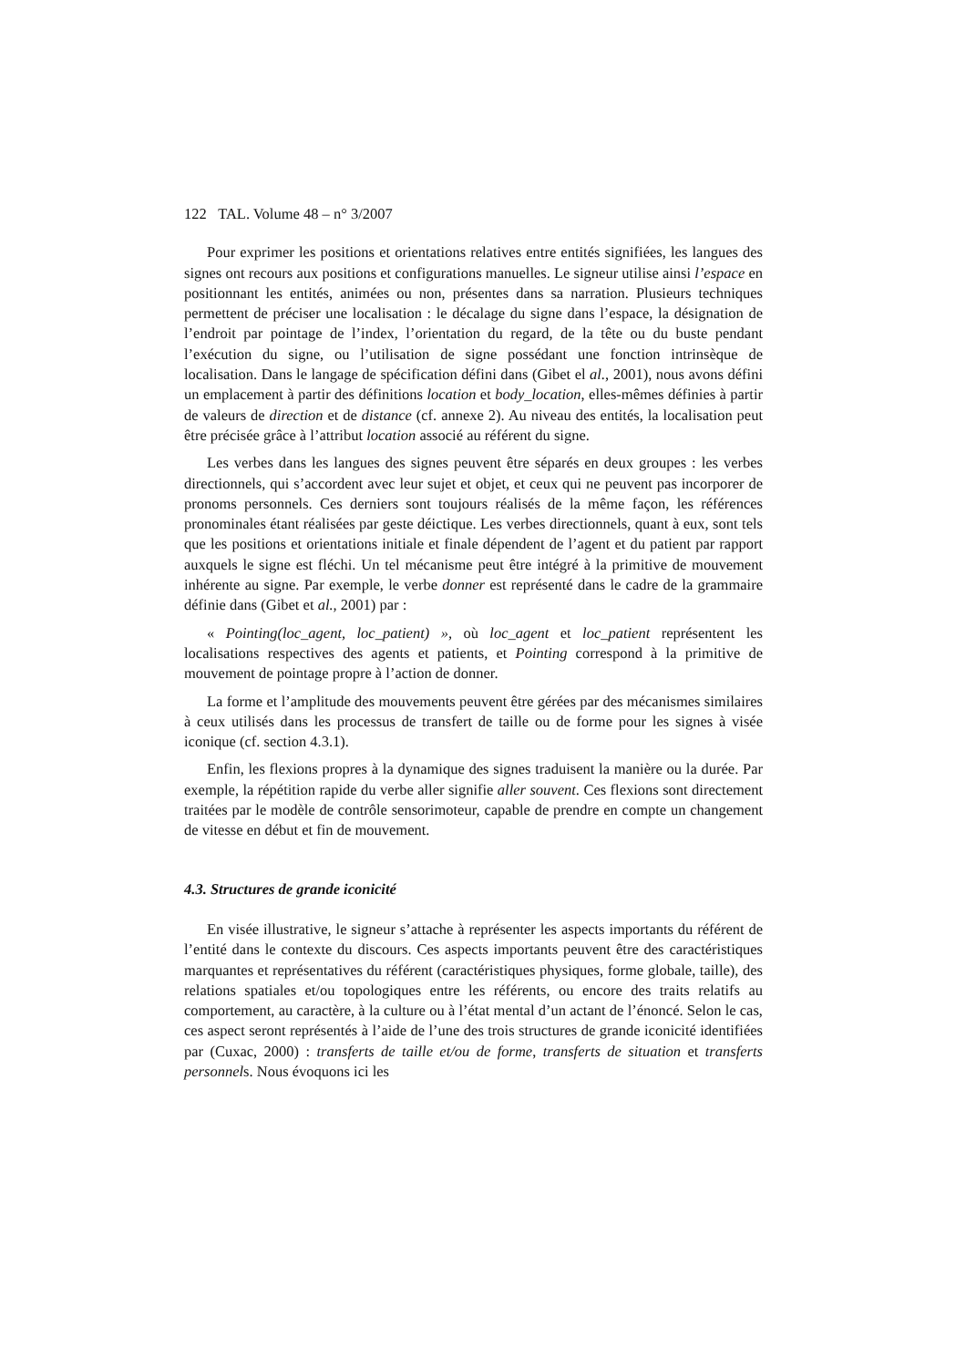122 TAL. Volume 48 – n° 3/2007
Pour exprimer les positions et orientations relatives entre entités signifiées, les langues des signes ont recours aux positions et configurations manuelles. Le signeur utilise ainsi l’espace en positionnant les entités, animées ou non, présentes dans sa narration. Plusieurs techniques permettent de préciser une localisation : le décalage du signe dans l’espace, la désignation de l’endroit par pointage de l’index, l’orientation du regard, de la tête ou du buste pendant l’exécution du signe, ou l’utilisation de signe possédant une fonction intrinsèque de localisation. Dans le langage de spécification défini dans (Gibet el al., 2001), nous avons défini un emplacement à partir des définitions location et body_location, elles-mêmes définies à partir de valeurs de direction et de distance (cf. annexe 2). Au niveau des entités, la localisation peut être précisée grâce à l’attribut location associé au référent du signe.
Les verbes dans les langues des signes peuvent être séparés en deux groupes : les verbes directionnels, qui s’accordent avec leur sujet et objet, et ceux qui ne peuvent pas incorporer de pronoms personnels. Ces derniers sont toujours réalisés de la même façon, les références pronominales étant réalisées par geste déictique. Les verbes directionnels, quant à eux, sont tels que les positions et orientations initiale et finale dépendent de l’agent et du patient par rapport auxquels le signe est fléchi. Un tel mécanisme peut être intégré à la primitive de mouvement inhérente au signe. Par exemple, le verbe donner est représenté dans le cadre de la grammaire définie dans (Gibet et al., 2001) par :
« Pointing(loc_agent, loc_patient) », où loc_agent et loc_patient représentent les localisations respectives des agents et patients, et Pointing correspond à la primitive de mouvement de pointage propre à l’action de donner.
La forme et l’amplitude des mouvements peuvent être gérées par des mécanismes similaires à ceux utilisés dans les processus de transfert de taille ou de forme pour les signes à visée iconique (cf. section 4.3.1).
Enfin, les flexions propres à la dynamique des signes traduisent la manière ou la durée. Par exemple, la répétition rapide du verbe aller signifie aller souvent. Ces flexions sont directement traitées par le modèle de contrôle sensorimoteur, capable de prendre en compte un changement de vitesse en début et fin de mouvement.
4.3. Structures de grande iconicité
En visée illustrative, le signeur s’attache à représenter les aspects importants du référent de l’entité dans le contexte du discours. Ces aspects importants peuvent être des caractéristiques marquantes et représentatives du référent (caractéristiques physiques, forme globale, taille), des relations spatiales et/ou topologiques entre les référents, ou encore des traits relatifs au comportement, au caractère, à la culture ou à l’état mental d’un actant de l’énoncé. Selon le cas, ces aspect seront représentés à l’aide de l’une des trois structures de grande iconicité identifiées par (Cuxac, 2000) : transferts de taille et/ou de forme, transferts de situation et transferts personnels. Nous évoquons ici les